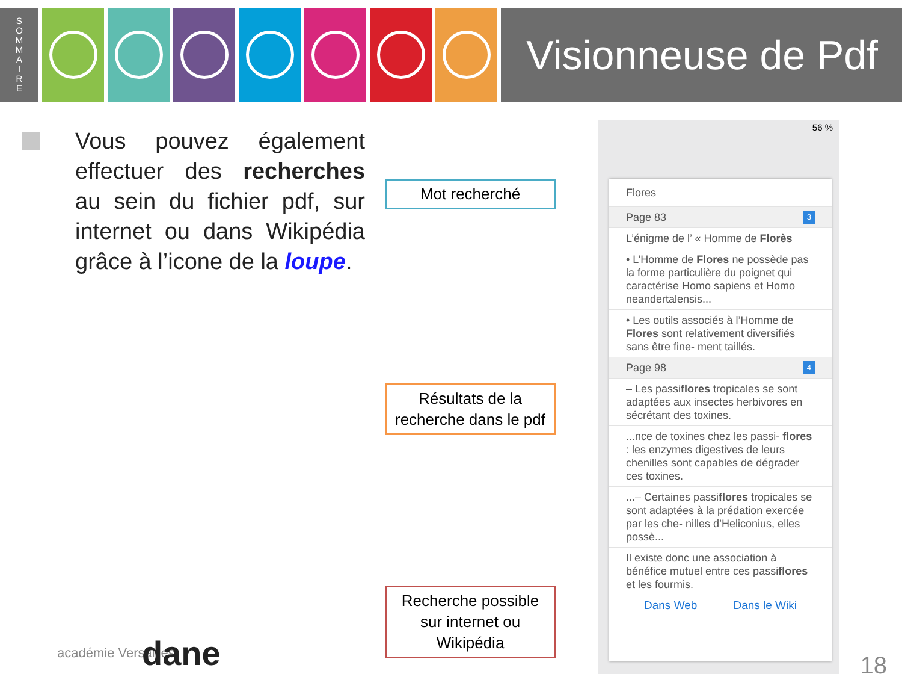S
O
M
M
A
I
R
E
Visionneuse de Pdf
Vous pouvez également effectuer des recherches au sein du fichier pdf, sur internet ou dans Wikipédia grâce à l’icone de la loupe.
Mot recherché
Résultats de la recherche dans le pdf
Recherche possible sur internet ou Wikipédia
56 %
Flores
Page 83 3
L’énigme de l’ « Homme de Florès
• L’Homme de Flores ne possède pas la forme particulière du poignet qui caractérise Homo sapiens et Homo neandertalensis...
• Les outils associés à l’Homme de Flores sont relativement diversifiés sans être fine- ment taillés.
Page 98 4
– Les passiflores tropicales se sont adaptées aux insectes herbivores en sécrétant des toxines.
...nce de toxines chez les passi- flores : les enzymes digestives de leurs chenilles sont capables de dégrader ces toxines.
...– Certaines passiflores tropicales se sont adaptées à la prédation exercée par les che- nilles d’Heliconius, elles possè...
Il existe donc une association à bénéfice mutuel entre ces passiflores et les fourmis.
Dans Web Dans le Wiki
académie Versailles dane 18